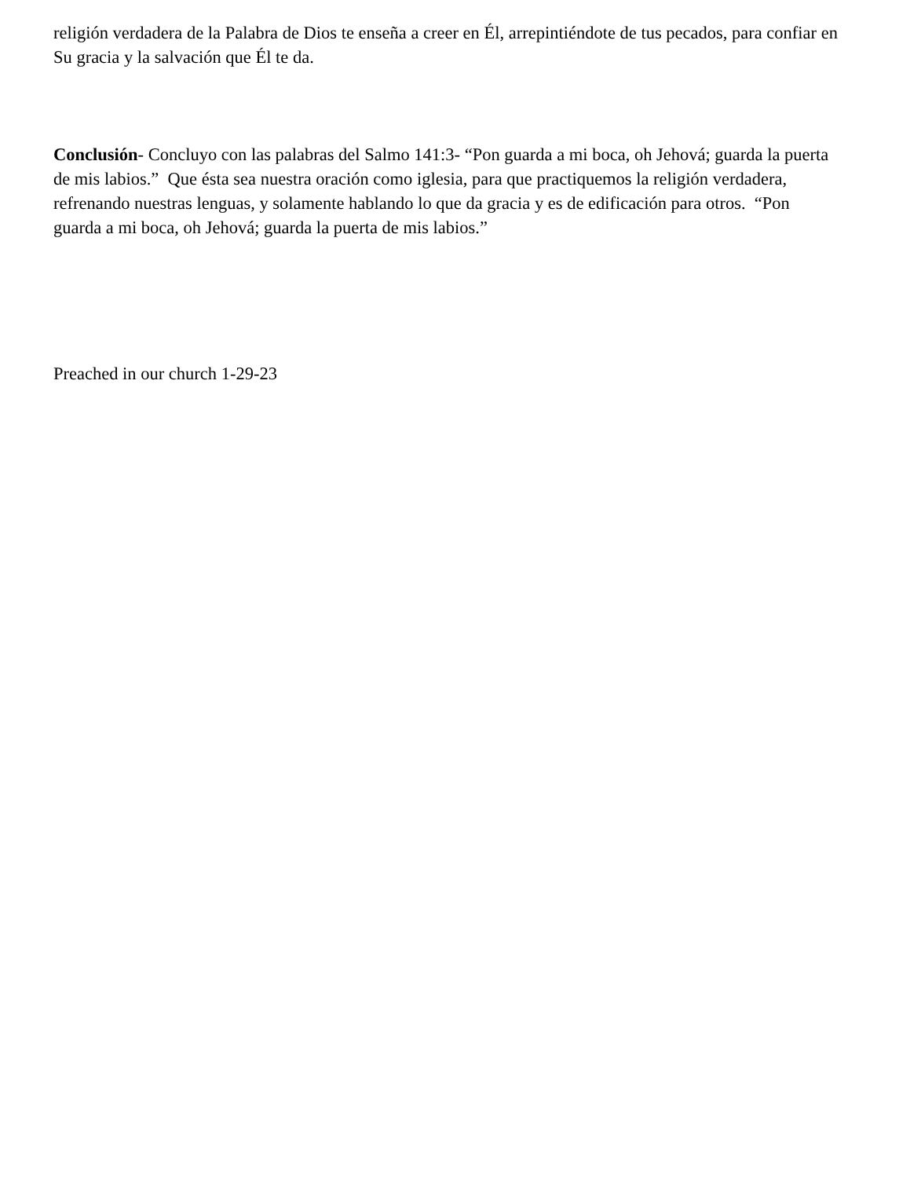religión verdadera de la Palabra de Dios te enseña a creer en Él, arrepintiéndote de tus pecados, para confiar en Su gracia y la salvación que Él te da.
Conclusión- Concluyo con las palabras del Salmo 141:3- “Pon guarda a mi boca, oh Jehová; guarda la puerta de mis labios.” Que ésta sea nuestra oración como iglesia, para que practiquemos la religión verdadera, refrenando nuestras lenguas, y solamente hablando lo que da gracia y es de edificación para otros. “Pon guarda a mi boca, oh Jehová; guarda la puerta de mis labios.”
Preached in our church 1-29-23